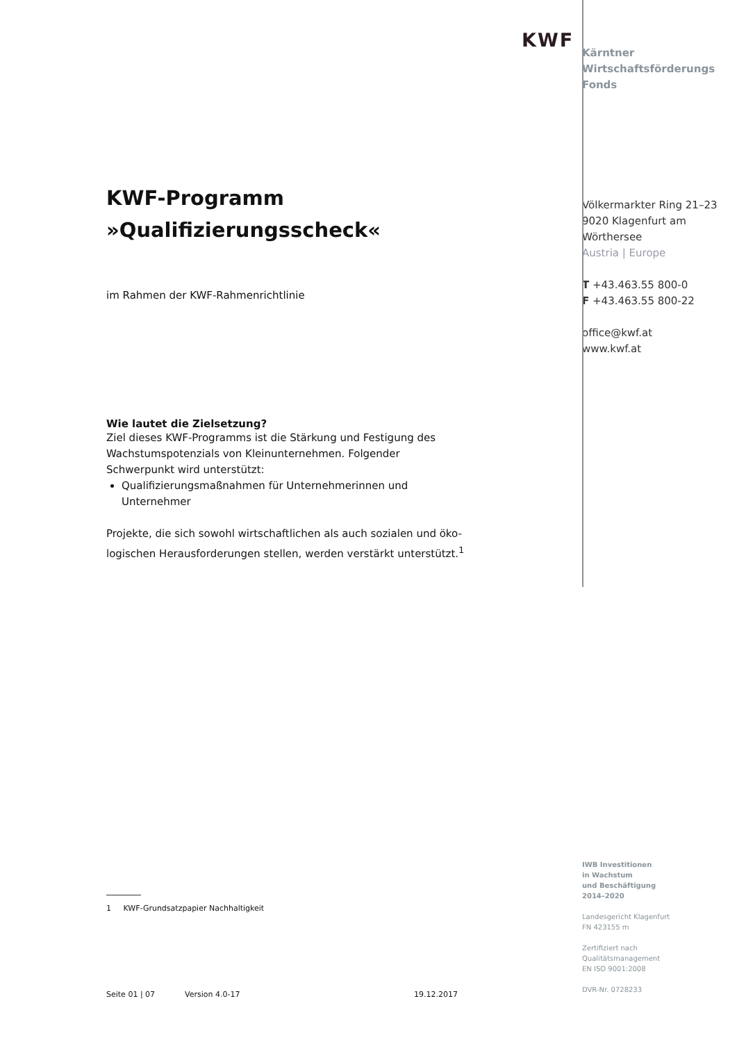KWF-Programm
»Qualifizierungsscheck«
im Rahmen der KWF-Rahmenrichtlinie
Wie lautet die Zielsetzung?
Ziel dieses KWF-Programms ist die Stärkung und Festigung des Wachstumspotenzials von Kleinunternehmen. Folgender Schwerpunkt wird unterstützt:
Qualifizierungsmaßnahmen für Unternehmerinnen und Unternehmer
Projekte, die sich sowohl wirtschaftlichen als auch sozialen und öko-logischen Herausforderungen stellen, werden verstärkt unterstützt.<sup>1</sup>
KWF
Kärntner
Wirtschaftsförderungs
Fonds
Völkermarkter Ring 21–23
9020 Klagenfurt am
Wörthersee
Austria | Europe
T +43.463.55 800-0
F +43.463.55 800-22
office@kwf.at
www.kwf.at
1 KWF-Grundsatzpapier Nachhaltigkeit
Seite 01 | 07 Version 4.0-17 19.12.2017
IWB Investitionen
in Wachstum
und Beschäftigung
2014–2020
Landesgericht Klagenfurt
FN 423155 m
Zertifiziert nach
Qualitätsmanagement
EN ISO 9001:2008
DVR-Nr. 0728233